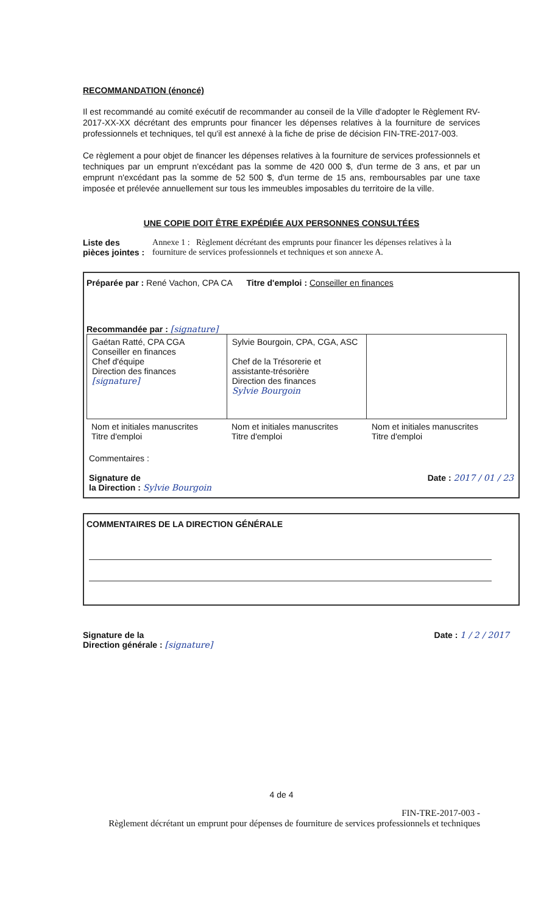RECOMMANDATION (énoncé)
Il est recommandé au comité exécutif de recommander au conseil de la Ville d'adopter le Règlement RV-2017-XX-XX décrétant des emprunts pour financer les dépenses relatives à la fourniture de services professionnels et techniques, tel qu'il est annexé à la fiche de prise de décision FIN-TRE-2017-003.
Ce règlement a pour objet de financer les dépenses relatives à la fourniture de services professionnels et techniques par un emprunt n'excédant pas la somme de 420 000 $, d'un terme de 3 ans, et par un emprunt n'excédant pas la somme de 52 500 $, d'un terme de 15 ans, remboursables par une taxe imposée et prélevée annuellement sur tous les immeubles imposables du territoire de la ville.
UNE COPIE DOIT ÊTRE EXPÉDIÉE AUX PERSONNES CONSULTÉES
Liste des pièces jointes : Annexe 1 : Règlement décrétant des emprunts pour financer les dépenses relatives à la fourniture de services professionnels et techniques et son annexe A.
Préparée par : René Vachon, CPA CA Titre d'emploi : Conseiller en finances
Recommandée par : [signature]
| Gaétan Ratté, CPA CGA Conseiller en finances Chef d'équipe Direction des finances [signature] | Sylvie Bourgoin, CPA, CGA, ASC Chef de la Trésorerie et assistante-trésorière Direction des finances Sylvie Bourgoin | |
| Nom et initiales manuscrites Titre d'emploi | Nom et initiales manuscrites Titre d'emploi | Nom et initiales manuscrites Titre d'emploi |
Commentaires :
Signature de
la Direction : Sylvie Bourgoin Date : 2017 / 01 / 23
COMMENTAIRES DE LA DIRECTION GÉNÉRALE
Signature de la
Direction générale : [signature] Date : 1 / 2 / 2017
4 de 4
FIN-TRE-2017-003 -
Règlement décrétant un emprunt pour dépenses de fourniture de services professionnels et techniques